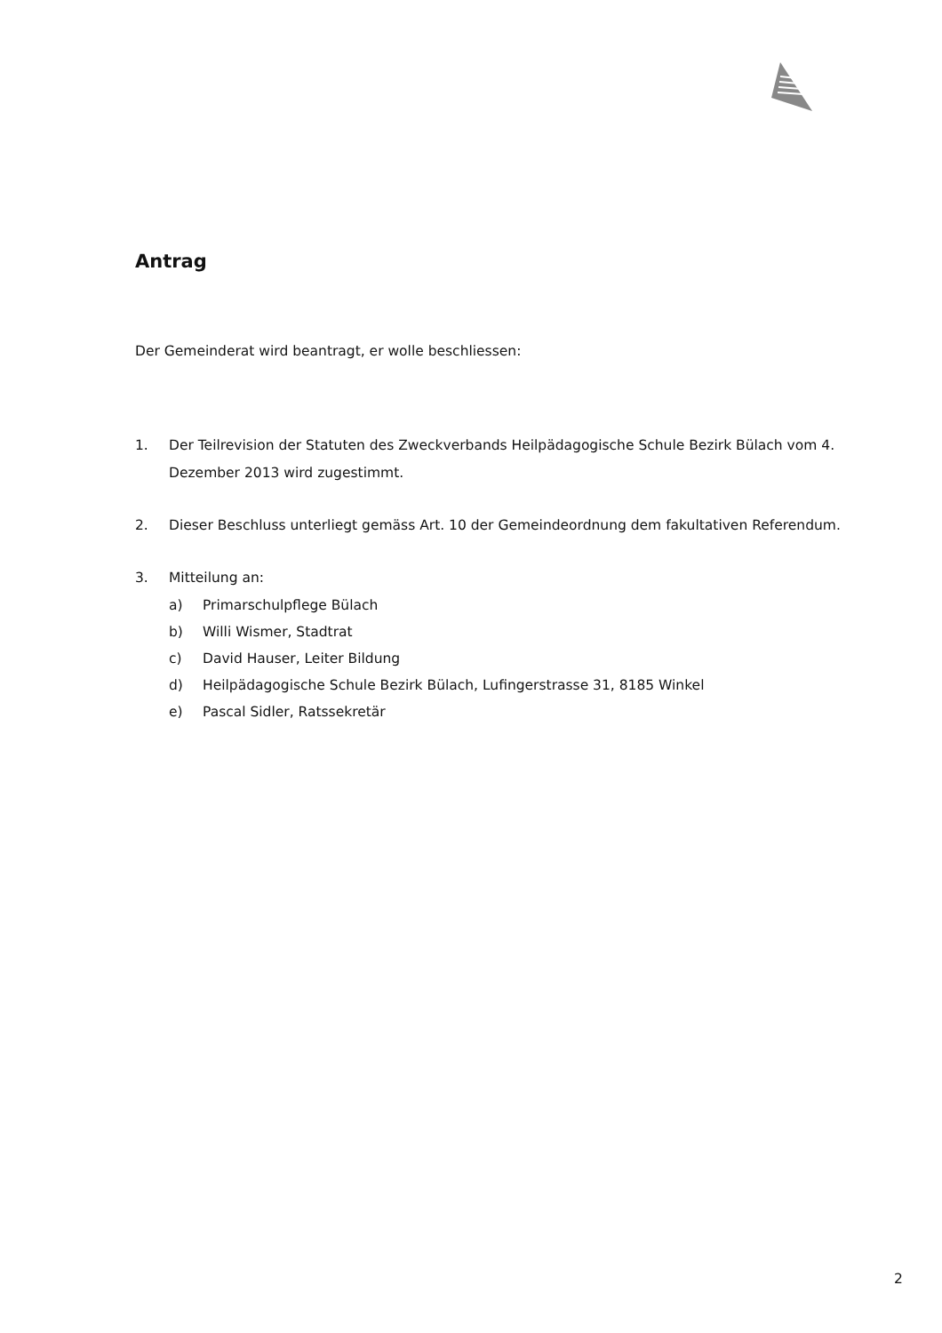Antrag
Der Gemeinderat wird beantragt, er wolle beschliessen:
1. Der Teilrevision der Statuten des Zweckverbands Heilpädagogische Schule Bezirk Bülach vom 4. Dezember 2013 wird zugestimmt.
2. Dieser Beschluss unterliegt gemäss Art. 10 der Gemeindeordnung dem fakultativen Referendum.
3. Mitteilung an:
a) Primarschulpflege Bülach
b) Willi Wismer, Stadtrat
c) David Hauser, Leiter Bildung
d) Heilpädagogische Schule Bezirk Bülach, Lufingerstrasse 31, 8185 Winkel
e) Pascal Sidler, Ratssekretär
2